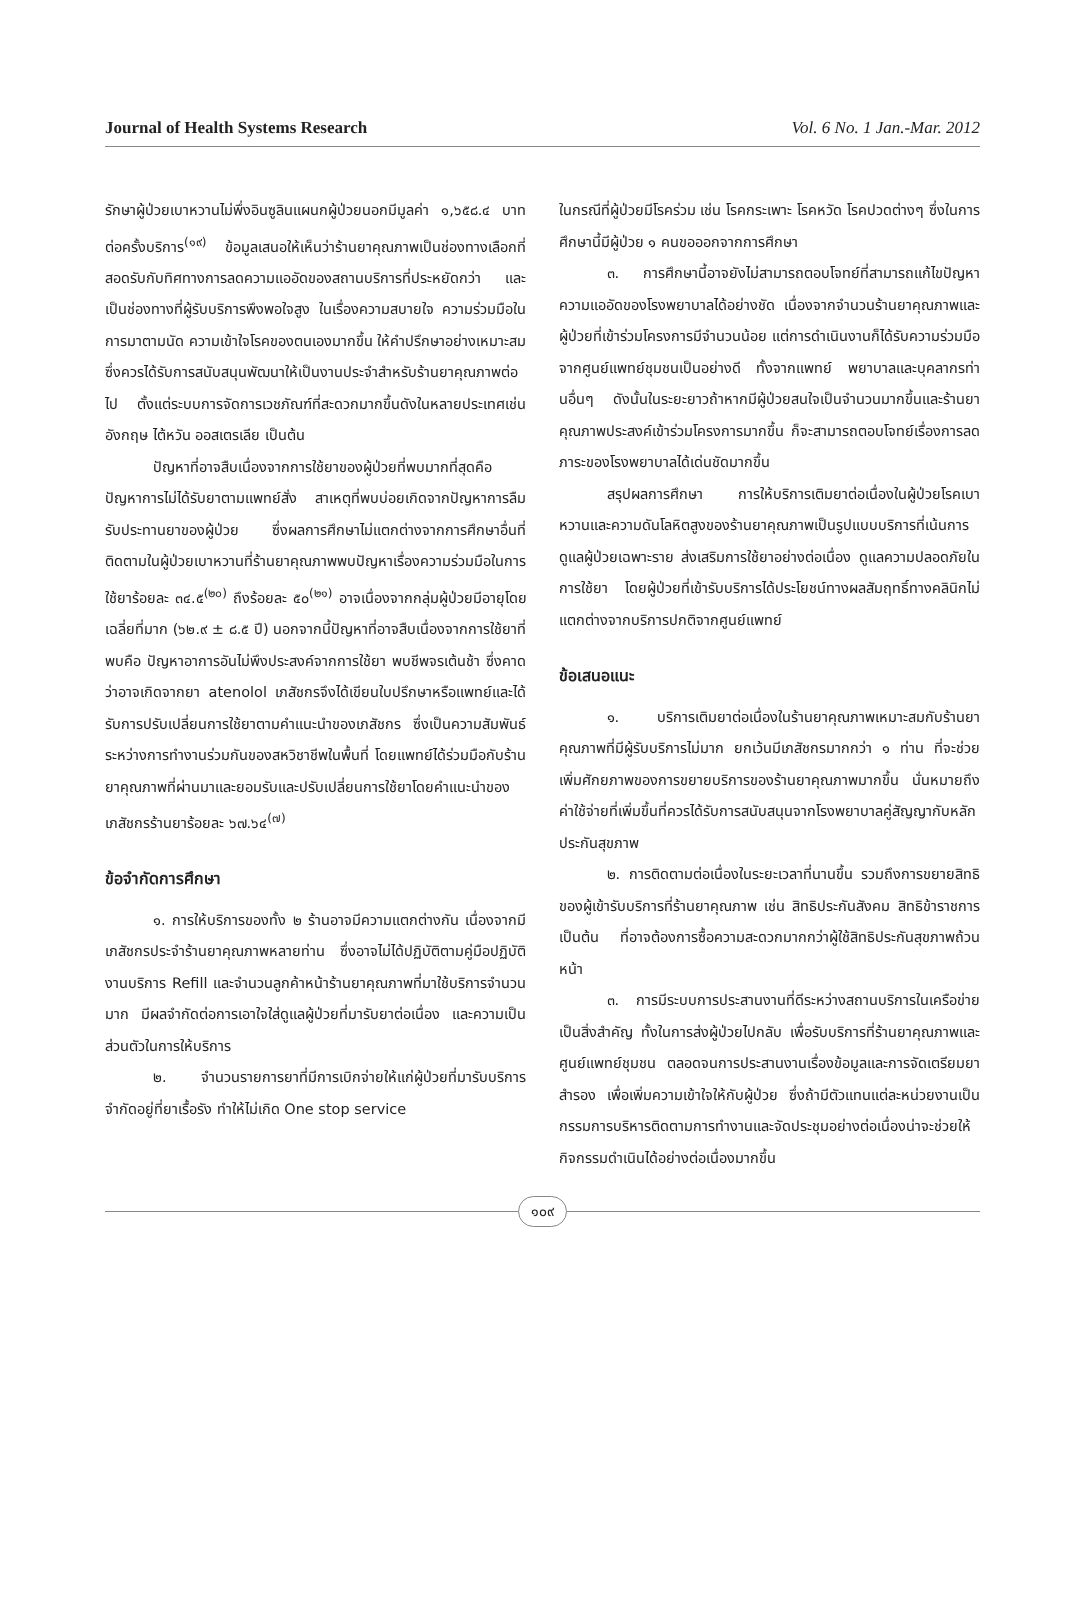Journal of Health Systems Research Vol. 6 No. 1 Jan.-Mar. 2012
รักษาผู้ป่วยเบาหวานไม่พึ่งอินซูลินแผนกผู้ป่วยนอกมีมูลค่า ๑,๖๕๘.๔ บาทต่อครั้งบริการ<sup>(๑๙)</sup> ข้อมูลเสนอให้เห็นว่าร้านยาคุณภาพเป็นช่องทางเลือกที่สอดรับกับทิศทางการลดความแออัดของสถานบริการที่ประหยัดกว่า และเป็นช่องทางที่ผู้รับบริการพึงพอใจสูง ในเรื่องความสบายใจ ความร่วมมือในการมาตามนัด ความเข้าใจโรคของตนเองมากขึ้น ให้คำปรึกษาอย่างเหมาะสม ซึ่งควรได้รับการสนับสนุนพัฒนาให้เป็นงานประจำสำหรับร้านยาคุณภาพต่อไป ตั้งแต่ระบบการจัดการเวชภัณฑ์ที่สะดวกมากขึ้นดังในหลายประเทศเช่น อังกฤษ ไต้หวัน ออสเตรเลีย เป็นต้น
ปัญหาที่อาจสืบเนื่องจากการใช้ยาของผู้ป่วยที่พบมากที่สุดคือ ปัญหาการไม่ได้รับยาตามแพทย์สั่ง สาเหตุที่พบบ่อยเกิดจากปัญหาการลืมรับประทานยาของผู้ป่วย ซึ่งผลการศึกษาไม่แตกต่างจากการศึกษาอื่นที่ติดตามในผู้ป่วยเบาหวานที่ร้านยาคุณภาพพบปัญหาเรื่องความร่วมมือในการใช้ยาร้อยละ ๓๔.๕<sup>(๒๐)</sup> ถึงร้อยละ ๕๐<sup>(๒๑)</sup> อาจเนื่องจากกลุ่มผู้ป่วยมีอายุโดยเฉลี่ยที่มาก (๖๒.๙ ± ๘.๕ ปี) นอกจากนี้ปัญหาที่อาจสืบเนื่องจากการใช้ยาที่พบคือ ปัญหาอาการอันไม่พึงประสงค์จากการใช้ยา พบชีพจรเต้นช้า ซึ่งคาดว่าอาจเกิดจากยา atenolol เภสัชกรจึงได้เขียนใบปรึกษาหรือแพทย์และได้รับการปรับเปลี่ยนการใช้ยาตามคำแนะนำของเภสัชกร ซึ่งเป็นความสัมพันธ์ระหว่างการทำงานร่วมกันของสหวิชาชีพในพื้นที่ โดยแพทย์ได้ร่วมมือกับร้านยาคุณภาพที่ผ่านมาและยอมรับและปรับเปลี่ยนการใช้ยาโดยคำแนะนำของเภสัชกรร้านยาร้อยละ ๖๗.๖๔<sup>(๗)</sup>
ข้อจำกัดการศึกษา
๑. การให้บริการของทั้ง ๒ ร้านอาจมีความแตกต่างกัน เนื่องจากมีเภสัชกรประจำร้านยาคุณภาพหลายท่าน ซึ่งอาจไม่ได้ปฏิบัติตามคู่มือปฏิบัติงานบริการ Refill และจำนวนลูกค้าหน้าร้านยาคุณภาพที่มาใช้บริการจำนวนมาก มีผลจำกัดต่อการเอาใจใส่ดูแลผู้ป่วยที่มารับยาต่อเนื่อง และความเป็นส่วนตัวในการให้บริการ
๒. จำนวนรายการยาที่มีการเบิกจ่ายให้แก่ผู้ป่วยที่มารับบริการจำกัดอยู่ที่ยาเรื้อรัง ทำให้ไม่เกิด One stop service
ในกรณีที่ผู้ป่วยมีโรคร่วม เช่น โรคกระเพาะ โรคหวัด โรคปวดต่างๆ ซึ่งในการศึกษานี้มีผู้ป่วย ๑ คนขอออกจากการศึกษา
๓. การศึกษานี้อาจยังไม่สามารถตอบโจทย์ที่สามารถแก้ไขปัญหาความแออัดของโรงพยาบาลได้อย่างชัด เนื่องจากจำนวนร้านยาคุณภาพและผู้ป่วยที่เข้าร่วมโครงการมีจำนวนน้อย แต่การดำเนินงานก็ได้รับความร่วมมือจากศูนย์แพทย์ชุมชนเป็นอย่างดี ทั้งจากแพทย์ พยาบาลและบุคลากรท่านอื่นๆ ดังนั้นในระยะยาวถ้าหากมีผู้ป่วยสนใจเป็นจำนวนมากขึ้นและร้านยาคุณภาพประสงค์เข้าร่วมโครงการมากขึ้น ก็จะสามารถตอบโจทย์เรื่องการลดภาระของโรงพยาบาลได้เด่นชัดมากขึ้น
สรุปผลการศึกษา การให้บริการเติมยาต่อเนื่องในผู้ป่วยโรคเบาหวานและความดันโลหิตสูงของร้านยาคุณภาพเป็นรูปแบบบริการที่เน้นการดูแลผู้ป่วยเฉพาะราย ส่งเสริมการใช้ยาอย่างต่อเนื่อง ดูแลความปลอดภัยในการใช้ยา โดยผู้ป่วยที่เข้ารับบริการได้ประโยชน์ทางผลสัมฤทธิ์ทางคลินิกไม่แตกต่างจากบริการปกติจากศูนย์แพทย์
ข้อเสนอแนะ
๑. บริการเติมยาต่อเนื่องในร้านยาคุณภาพเหมาะสมกับร้านยาคุณภาพที่มีผู้รับบริการไม่มาก ยกเว้นมีเภสัชกรมากกว่า ๑ ท่าน ที่จะช่วยเพิ่มศักยภาพของการขยายบริการของร้านยาคุณภาพมากขึ้น นั่นหมายถึงค่าใช้จ่ายที่เพิ่มขึ้นที่ควรได้รับการสนับสนุนจากโรงพยาบาลคู่สัญญากับหลักประกันสุขภาพ
๒. การติดตามต่อเนื่องในระยะเวลาที่นานขึ้น รวมถึงการขยายสิทธิของผู้เข้ารับบริการที่ร้านยาคุณภาพ เช่น สิทธิประกันสังคม สิทธิข้าราชการ เป็นต้น ที่อาจต้องการซื้อความสะดวกมากกว่าผู้ใช้สิทธิประกันสุขภาพถ้วนหน้า
๓. การมีระบบการประสานงานที่ดีระหว่างสถานบริการในเครือข่ายเป็นสิ่งสำคัญ ทั้งในการส่งผู้ป่วยไปกลับ เพื่อรับบริการที่ร้านยาคุณภาพและศูนย์แพทย์ชุมชน ตลอดจนการประสานงานเรื่องข้อมูลและการจัดเตรียมยาสำรอง เพื่อเพิ่มความเข้าใจให้กับผู้ป่วย ซึ่งถ้ามีตัวแทนแต่ละหน่วยงานเป็นกรรมการบริหารติดตามการทำงานและจัดประชุมอย่างต่อเนื่องน่าจะช่วยให้กิจกรรมดำเนินได้อย่างต่อเนื่องมากขึ้น
๑๐๙